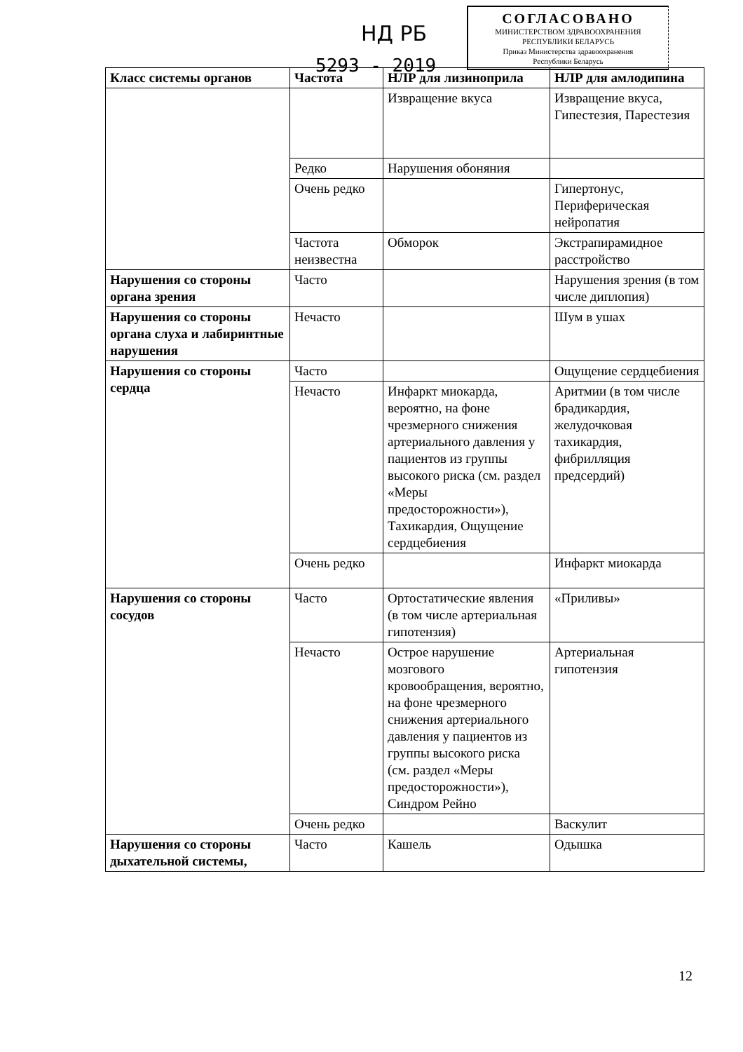НД РБ
5293 - 2019
СОГЛАСОВАНО
МИНИСТЕРСТВОМ ЗДРАВООХРАНЕНИЯ
РЕСПУБЛИКИ БЕЛАРУСЬ
Приказ Министерства здравоохранения
Республики Беларусь
| Класс системы органов | Частота | НЛР для лизиноприла | НЛР для амлодипина |
| --- | --- | --- | --- |
| | | Извращение вкуса | Извращение вкуса, Гипестезия, Парестезия |
| | Редко | Нарушения обоняния | |
| | Очень редко | | Гипертонус, Периферическая нейропатия |
| | Частота неизвестна | Обморок | Экстрапирамидное расстройство |
| Нарушения со стороны органа зрения | Часто | | Нарушения зрения (в том числе диплопия) |
| Нарушения со стороны органа слуха и лабиринтные нарушения | Нечасто | | Шум в ушах |
| Нарушения со стороны сердца | Часто | | Ощущение сердцебиения |
| | Нечасто | Инфаркт миокарда, вероятно, на фоне чрезмерного снижения артериального давления у пациентов из группы высокого риска (см. раздел «Меры предосторожности»), Тахикардия, Ощущение сердцебиения | Аритмии (в том числе брадикардия, желудочковая тахикардия, фибрилляция предсердий) |
| | Очень редко | | Инфаркт миокарда |
| Нарушения со стороны сосудов | Часто | Ортостатические явления (в том числе артериальная гипотензия) | «Приливы» |
| | Нечасто | Острое нарушение мозгового кровообращения, вероятно, на фоне чрезмерного снижения артериального давления у пациентов из группы высокого риска (см. раздел «Меры предосторожности»), Синдром Рейно | Артериальная гипотензия |
| | Очень редко | | Васкулит |
| Нарушения со стороны дыхательной системы, | Часто | Кашель | Одышка |
12